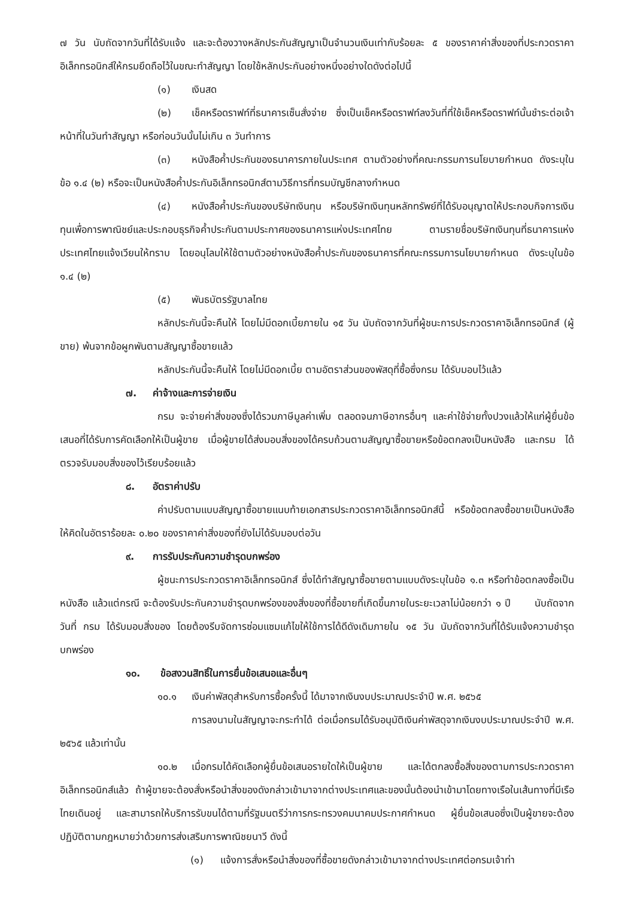๗ วัน นับถัดจากวันที่ได้รับแจ้ง และจะต้องวางหลักประกันสัญญาเป็นจำนวนเงินเท่ากับร้อยละ ๕ ของราคาค่าสิ่งของที่ประกวดราคาอิเล็กทรอนิกส์ให้กรมยึดถือไว้ในขณะทำสัญญา โดยใช้หลักประกันอย่างหนึ่งอย่างใดดังต่อไปนี้
(๑) เงินสด
(๒) เช็คหรือดราฟท์ที่ธนาคารเซ็นสั่งจ่าย ซึ่งเป็นเช็คหรือดราฟท์ลงวันที่ที่ใช้เช็คหรือดราฟท์นั้นชำระต่อเจ้าหน้าที่ในวันทำสัญญา หรือก่อนวันนั้นไม่เกิน ๓ วันทำการ
(๓) หนังสือค้ำประกันของธนาคารภายในประเทศ ตามตัวอย่างที่คณะกรรมการนโยบายกำหนด ดังระบุในข้อ ๑.๔ (๒) หรือจะเป็นหนังสือค้ำประกันอิเล็กทรอนิกส์ตามวิธีการที่กรมบัญชีกลางกำหนด
(๔) หนังสือค้ำประกันของบริษัทเงินทุน หรือบริษัทเงินทุนหลักทรัพย์ที่ได้รับอนุญาตให้ประกอบกิจการเงินทุนเพื่อการพาณิชย์และประกอบธุรกิจค้ำประกันตามประกาศของธนาคารแห่งประเทศไทย ตามรายชื่อบริษัทเงินทุนที่ธนาคารแห่งประเทศไทยแจ้งเวียนให้ทราบ โดยอนุโลมให้ใช้ตามตัวอย่างหนังสือค้ำประกันของธนาคารที่คณะกรรมการนโยบายกำหนด ดังระบุในข้อ ๑.๔ (๒)
(๕) พันธบัตรรัฐบาลไทย
หลักประกันนี้จะคืนให้ โดยไม่มีดอกเบี้ยภายใน ๑๕ วัน นับถัดจากวันที่ผู้ชนะการประกวดราคาอิเล็กทรอนิกส์ (ผู้ขาย) พ้นจากข้อผูกพันตามสัญญาซื้อขายแล้ว
หลักประกันนี้จะคืนให้ โดยไม่มีดอกเบี้ย ตามอัตราส่วนของพัสดุที่ซื้อซึ่งกรม ได้รับมอบไว้แล้ว
๗. ค่าจ้างและการจ่ายเงิน
กรม จะจ่ายค่าสิ่งของซึ่งได้รวมภาษีมูลค่าเพิ่ม ตลอดจนภาษีอากรอื่นๆ และค่าใช้จ่ายทั้งปวงแล้วให้แก่ผู้ยื่นข้อเสนอที่ได้รับการคัดเลือกให้เป็นผู้ขาย เมื่อผู้ขายได้ส่งมอบสิ่งของได้ครบถ้วนตามสัญญาซื้อขายหรือข้อตกลงเป็นหนังสือ และกรม ได้ตรวจรับมอบสิ่งของไว้เรียบร้อยแล้ว
๘. อัตราค่าปรับ
ค่าปรับตามแบบสัญญาซื้อขายแนบท้ายเอกสารประกวดราคาอิเล็กทรอนิกส์นี้ หรือข้อตกลงซื้อขายเป็นหนังสือ ให้คิดในอัตราร้อยละ ๐.๒๐ ของราคาค่าสิ่งของที่ยังไม่ได้รับมอบต่อวัน
๙. การรับประกันความชำรุดบกพร่อง
ผู้ชนะการประกวดราคาอิเล็กทรอนิกส์ ซึ่งได้ทำสัญญาซื้อขายตามแบบดังระบุในข้อ ๑.๓ หรือทำข้อตกลงซื้อเป็นหนังสือ แล้วแต่กรณี จะต้องรับประกันความชำรุดบกพร่องของสิ่งของที่ซื้อขายที่เกิดขึ้นภายในระยะเวลาไม่น้อยกว่า ๑ ปี นับถัดจากวันที่ กรม ได้รับมอบสิ่งของ โดยต้องรีบจัดการซ่อมแซมแก้ไขให้ใช้การได้ดีดังเดิมภายใน ๑๕ วัน นับถัดจากวันที่ได้รับแจ้งความชำรุดบกพร่อง
๑๐. ข้อสงวนสิทธิ์ในการยื่นข้อเสนอและอื่นๆ
๑๐.๑ เงินค่าพัสดุสำหรับการซื้อครั้งนี้ ได้มาจากเงินงบประมาณประจำปี พ.ศ. ๒๕๖๕
การลงนามในสัญญาจะกระทำได้ ต่อเมื่อกรมได้รับอนุมัติเงินค่าพัสดุจากเงินงบประมาณประจำปี พ.ศ. ๒๕๖๕ แล้วเท่านั้น
๑๐.๒ เมื่อกรมได้คัดเลือกผู้ยื่นข้อเสนอรายใดให้เป็นผู้ขาย และได้ตกลงซื้อสิ่งของตามการประกวดราคาอิเล็กทรอนิกส์แล้ว ถ้าผู้ขายจะต้องสั่งหรือนำสิ่งของดังกล่าวเข้ามาจากต่างประเทศและของนั้นต้องนำเข้ามาโดยทางเรือในเส้นทางที่มีเรือไทยเดินอยู่ และสามารถให้บริการรับขนได้ตามที่รัฐมนตรีว่าการกระทรวงคมนาคมประกาศกำหนด ผู้ยื่นข้อเสนอซึ่งเป็นผู้ขายจะต้องปฏิบัติตามกฎหมายว่าด้วยการส่งเสริมการพาณิชยนาวี ดังนี้
(๑) แจ้งการสั่งหรือนำสิ่งของที่ซื้อขายดังกล่าวเข้ามาจากต่างประเทศต่อกรมเจ้าท่า